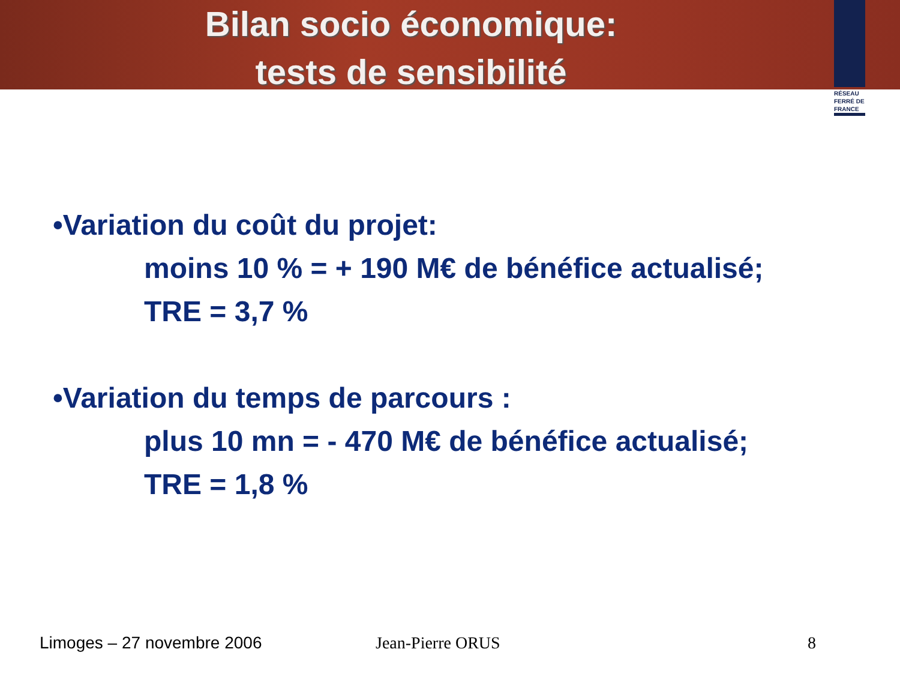Bilan socio économique:
tests de sensibilité
RÉSEAU FERRÉ DE FRANCE
•Variation du coût du projet:
moins 10 % = + 190 M€ de bénéfice actualisé;
TRE = 3,7 %
•Variation du temps de parcours :
plus 10 mn = - 470 M€ de bénéfice actualisé;
TRE = 1,8 %
Limoges – 27 novembre 2006 Jean-Pierre ORUS 8